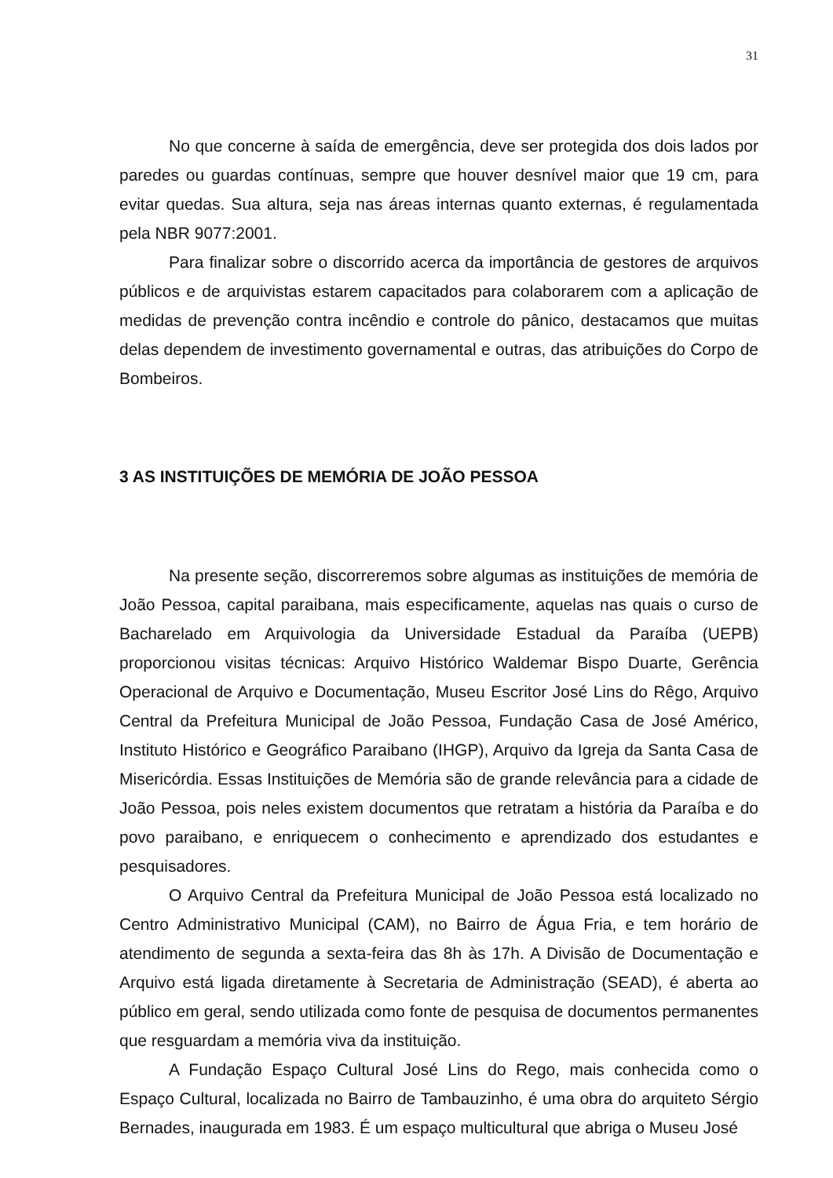31
No que concerne à saída de emergência, deve ser protegida dos dois lados por paredes ou guardas contínuas, sempre que houver desnível maior que 19 cm, para evitar quedas. Sua altura, seja nas áreas internas quanto externas, é regulamentada pela NBR 9077:2001.
Para finalizar sobre o discorrido acerca da importância de gestores de arquivos públicos e de arquivistas estarem capacitados para colaborarem com a aplicação de medidas de prevenção contra incêndio e controle do pânico, destacamos que muitas delas dependem de investimento governamental e outras, das atribuições do Corpo de Bombeiros.
3 AS INSTITUIÇÕES DE MEMÓRIA DE JOÃO PESSOA
Na presente seção, discorreremos sobre algumas as instituições de memória de João Pessoa, capital paraibana, mais especificamente, aquelas nas quais o curso de Bacharelado em Arquivologia da Universidade Estadual da Paraíba (UEPB) proporcionou visitas técnicas: Arquivo Histórico Waldemar Bispo Duarte, Gerência Operacional de Arquivo e Documentação, Museu Escritor José Lins do Rêgo, Arquivo Central da Prefeitura Municipal de João Pessoa, Fundação Casa de José Américo, Instituto Histórico e Geográfico Paraibano (IHGP), Arquivo da Igreja da Santa Casa de Misericórdia. Essas Instituições de Memória são de grande relevância para a cidade de João Pessoa, pois neles existem documentos que retratam a história da Paraíba e do povo paraibano, e enriquecem o conhecimento e aprendizado dos estudantes e pesquisadores.
O Arquivo Central da Prefeitura Municipal de João Pessoa está localizado no Centro Administrativo Municipal (CAM), no Bairro de Água Fria, e tem horário de atendimento de segunda a sexta-feira das 8h às 17h. A Divisão de Documentação e Arquivo está ligada diretamente à Secretaria de Administração (SEAD), é aberta ao público em geral, sendo utilizada como fonte de pesquisa de documentos permanentes que resguardam a memória viva da instituição.
A Fundação Espaço Cultural José Lins do Rego, mais conhecida como o Espaço Cultural, localizada no Bairro de Tambauzinho, é uma obra do arquiteto Sérgio Bernades, inaugurada em 1983. É um espaço multicultural que abriga o Museu José